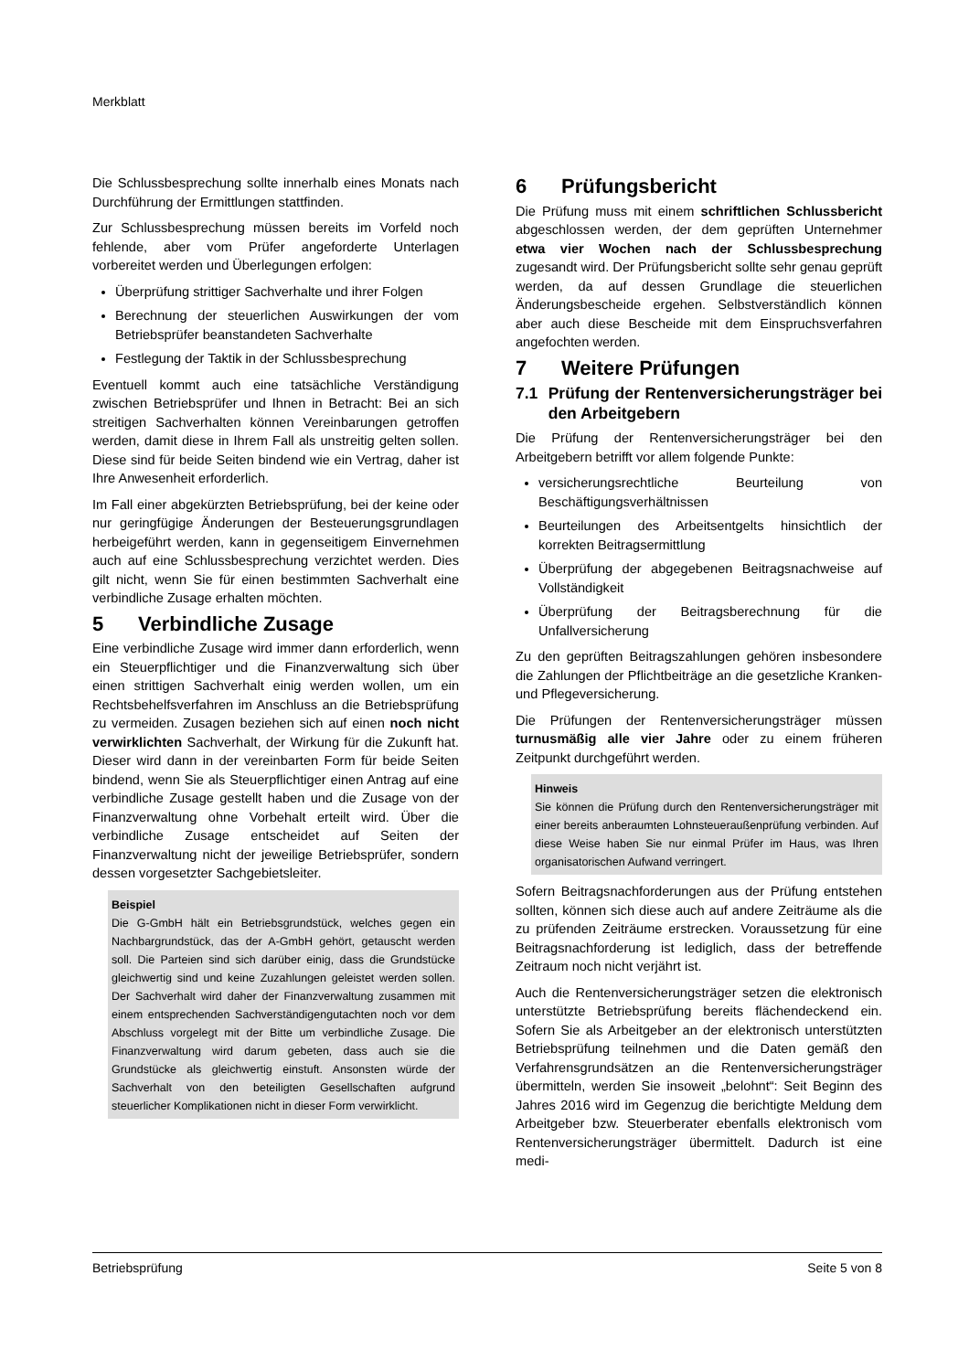Merkblatt
Die Schlussbesprechung sollte innerhalb eines Monats nach Durchführung der Ermittlungen stattfinden.
Zur Schlussbesprechung müssen bereits im Vorfeld noch fehlende, aber vom Prüfer angeforderte Unterlagen vorbereitet werden und Überlegungen erfolgen:
Überprüfung strittiger Sachverhalte und ihrer Folgen
Berechnung der steuerlichen Auswirkungen der vom Betriebsprüfer beanstandeten Sachverhalte
Festlegung der Taktik in der Schlussbesprechung
Eventuell kommt auch eine tatsächliche Verständigung zwischen Betriebsprüfer und Ihnen in Betracht: Bei an sich streitigen Sachverhalten können Vereinbarungen getroffen werden, damit diese in Ihrem Fall als unstreitig gelten sollen. Diese sind für beide Seiten bindend wie ein Vertrag, daher ist Ihre Anwesenheit erforderlich.
Im Fall einer abgekürzten Betriebsprüfung, bei der keine oder nur geringfügige Änderungen der Besteuerungsgrundlagen herbeigeführt werden, kann in gegenseitigem Einvernehmen auch auf eine Schlussbesprechung verzichtet werden. Dies gilt nicht, wenn Sie für einen bestimmten Sachverhalt eine verbindliche Zusage erhalten möchten.
5 Verbindliche Zusage
Eine verbindliche Zusage wird immer dann erforderlich, wenn ein Steuerpflichtiger und die Finanzverwaltung sich über einen strittigen Sachverhalt einig werden wollen, um ein Rechtsbehelfsverfahren im Anschluss an die Betriebsprüfung zu vermeiden. Zusagen beziehen sich auf einen noch nicht verwirklichten Sachverhalt, der Wirkung für die Zukunft hat. Dieser wird dann in der vereinbarten Form für beide Seiten bindend, wenn Sie als Steuerpflichtiger einen Antrag auf eine verbindliche Zusage gestellt haben und die Zusage von der Finanzverwaltung ohne Vorbehalt erteilt wird. Über die verbindliche Zusage entscheidet auf Seiten der Finanzverwaltung nicht der jeweilige Betriebsprüfer, sondern dessen vorgesetzter Sachgebietsleiter.
Beispiel
Die G-GmbH hält ein Betriebsgrundstück, welches gegen ein Nachbargrundstück, das der A-GmbH gehört, getauscht werden soll. Die Parteien sind sich darüber einig, dass die Grundstücke gleichwertig sind und keine Zuzahlungen geleistet werden sollen. Der Sachverhalt wird daher der Finanzverwaltung zusammen mit einem entsprechenden Sachverständigengutachten noch vor dem Abschluss vorgelegt mit der Bitte um verbindliche Zusage. Die Finanzverwaltung wird darum gebeten, dass auch sie die Grundstücke als gleichwertig einstuft. Ansonsten würde der Sachverhalt von den beteiligten Gesellschaften aufgrund steuerlicher Komplikationen nicht in dieser Form verwirklicht.
6 Prüfungsbericht
Die Prüfung muss mit einem schriftlichen Schlussbericht abgeschlossen werden, der dem geprüften Unternehmer etwa vier Wochen nach der Schlussbesprechung zugesandt wird. Der Prüfungsbericht sollte sehr genau geprüft werden, da auf dessen Grundlage die steuerlichen Änderungsbescheide ergehen. Selbstverständlich können aber auch diese Bescheide mit dem Einspruchsverfahren angefochten werden.
7 Weitere Prüfungen
7.1 Prüfung der Rentenversicherungsträger bei den Arbeitgebern
Die Prüfung der Rentenversicherungsträger bei den Arbeitgebern betrifft vor allem folgende Punkte:
versicherungsrechtliche Beurteilung von Beschäftigungsverhältnissen
Beurteilungen des Arbeitsentgelts hinsichtlich der korrekten Beitragsermittlung
Überprüfung der abgegebenen Beitragsnachweise auf Vollständigkeit
Überprüfung der Beitragsberechnung für die Unfallversicherung
Zu den geprüften Beitragszahlungen gehören insbesondere die Zahlungen der Pflichtbeiträge an die gesetzliche Kranken- und Pflegeversicherung.
Die Prüfungen der Rentenversicherungsträger müssen turnusmäßig alle vier Jahre oder zu einem früheren Zeitpunkt durchgeführt werden.
Hinweis
Sie können die Prüfung durch den Rentenversicherungsträger mit einer bereits anberaumten Lohnsteueraußenprüfung verbinden. Auf diese Weise haben Sie nur einmal Prüfer im Haus, was Ihren organisatorischen Aufwand verringert.
Sofern Beitragsnachforderungen aus der Prüfung entstehen sollten, können sich diese auch auf andere Zeiträume als die zu prüfenden Zeiträume erstrecken. Voraussetzung für eine Beitragsnachforderung ist lediglich, dass der betreffende Zeitraum noch nicht verjährt ist.
Auch die Rentenversicherungsträger setzen die elektronisch unterstützte Betriebsprüfung bereits flächendeckend ein. Sofern Sie als Arbeitgeber an der elektronisch unterstützten Betriebsprüfung teilnehmen und die Daten gemäß den Verfahrensgrundsätzen an die Rentenversicherungsträger übermitteln, werden Sie insoweit „belohnt“: Seit Beginn des Jahres 2016 wird im Gegenzug die berichtigte Meldung dem Arbeitgeber bzw. Steuerberater ebenfalls elektronisch vom Rentenversicherungsträger übermittelt. Dadurch ist eine medi-
Betriebsprüfung Seite 5 von 8